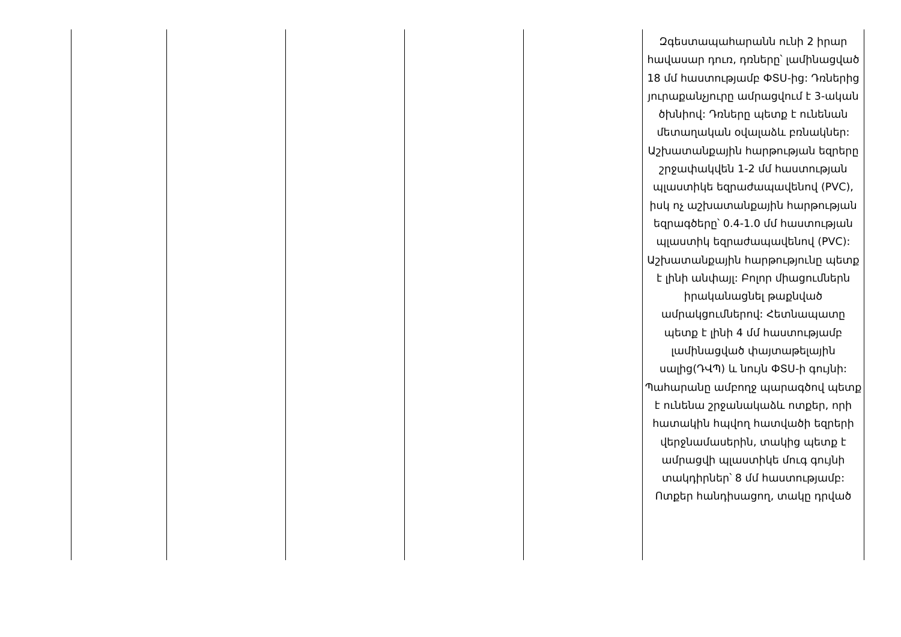| | | | | | Զգեստապահարանն ունի 2 իրար հավասար դուռ, դռները՝ լամինացված 18 մմ հաստությամբ ФՏU-ից: Դռներից յուրաքանչյուրը ամրացվում է 3-ական ծխնիով: Դռները պետք է ունենան մետաղական օվալաձև բռնակներ: Աշխատանքային հարթության եզրերը շրջափակվեն 1-2 մմ հաստության պլաստիկե եզրաժապավենով (PVC), իսկ ոչ աշխատանքային հարթության եզրագծերը՝ 0.4-1.0 մմ հաստության պլաստիկ եզրաժապավենով (PVC): Աշխատանքային հարթությունը պետք է լինի անփայլ: Բոլոր միացումներն իրականացնել թաքնված ամրակցումներով: Հետնապատը պետք է լինի 4 մմ հաստությամբ լամինացված փայտաթելային սալից(ԴՎՊ) և նույն ФՏU-ի գույնի: Պահարանը ամբողջ պարագծով պետք է ունենա շրջանակաձև ոտքեր, որի հատակին հպվող հատվածի եզրերի վերջնամասերին, տակից պետք է ամրացվի պլաստիկե մուգ գույնի տակդիրներ՝ 8 մմ հաստությամբ: Ոտքեր հանդիսացող, տակը դրված |